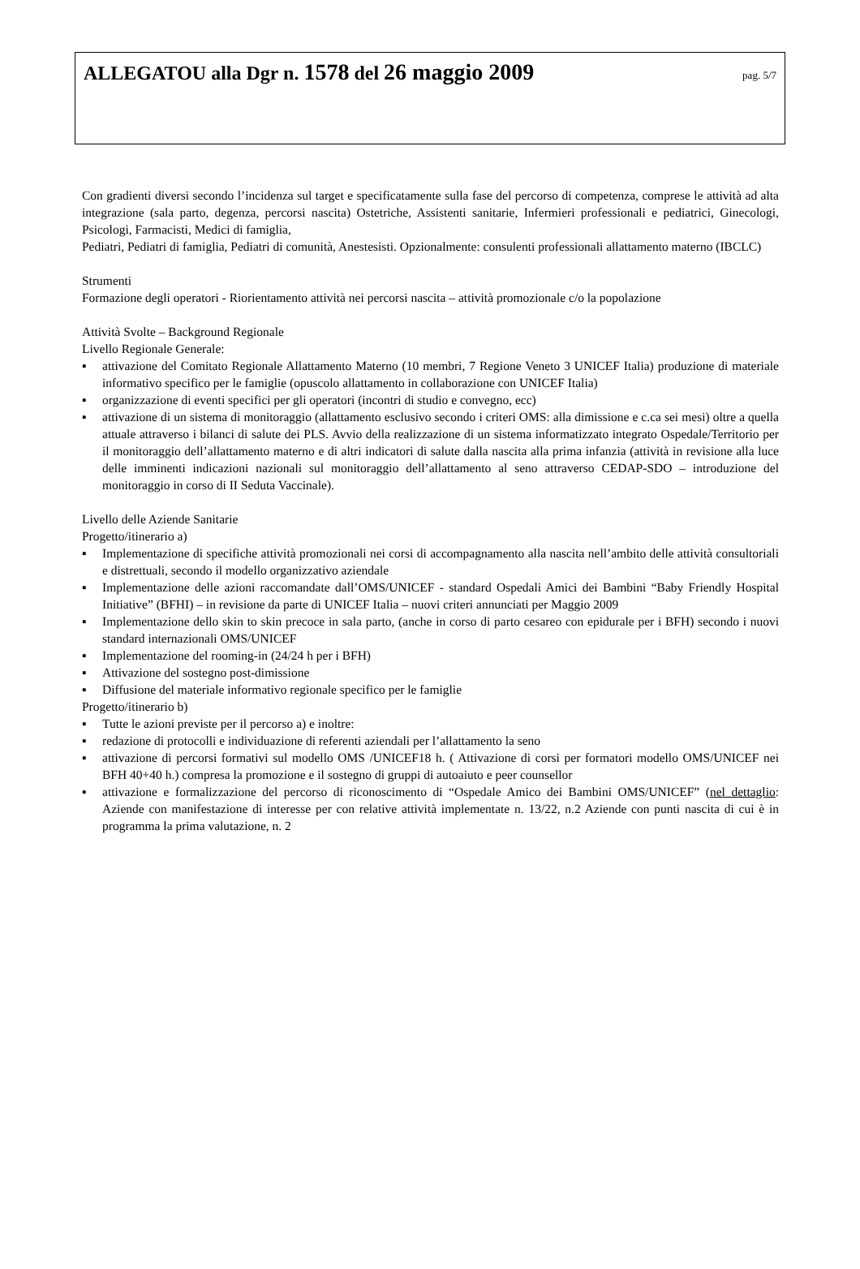ALLEGATOU alla Dgr n. 1578 del 26 maggio 2009
pag. 5/7
Con gradienti diversi secondo l’incidenza sul target e specificatamente sulla fase del percorso di competenza, comprese le attività ad alta integrazione (sala parto, degenza, percorsi nascita) Ostetriche, Assistenti sanitarie, Infermieri professionali e pediatrici, Ginecologi, Psicologi, Farmacisti, Medici di famiglia,
Pediatri, Pediatri di famiglia, Pediatri di comunità, Anestesisti. Opzionalmente: consulenti professionali allattamento materno (IBCLC)
Strumenti
Formazione degli operatori - Riorientamento attività nei percorsi nascita – attività promozionale c/o la popolazione
Attività Svolte – Background Regionale
Livello Regionale Generale:
▪ attivazione del Comitato Regionale Allattamento Materno (10 membri, 7 Regione Veneto 3 UNICEF Italia) produzione di materiale informativo specifico per le famiglie (opuscolo allattamento in collaborazione con UNICEF Italia)
▪ organizzazione di eventi specifici per gli operatori (incontri di studio e convegno, ecc)
▪ attivazione di un sistema di monitoraggio (allattamento esclusivo secondo i criteri OMS: alla dimissione e c.ca sei mesi) oltre a quella attuale attraverso i bilanci di salute dei PLS. Avvio della realizzazione di un sistema informatizzato integrato Ospedale/Territorio per il monitoraggio dell’allattamento materno e di altri indicatori di salute dalla nascita alla prima infanzia (attività in revisione alla luce delle imminenti indicazioni nazionali sul monitoraggio dell’allattamento al seno attraverso CEDAP-SDO – introduzione del monitoraggio in corso di II Seduta Vaccinale).
Livello delle Aziende Sanitarie
Progetto/itinerario a)
▪ Implementazione di specifiche attività promozionali nei corsi di accompagnamento alla nascita nell’ambito delle attività consultoriali e distrettuali, secondo il modello organizzativo aziendale
▪ Implementazione delle azioni raccomandate dall’OMS/UNICEF - standard Ospedali Amici dei Bambini “Baby Friendly Hospital Initiative” (BFHI) – in revisione da parte di UNICEF Italia – nuovi criteri annunciati per Maggio 2009
▪ Implementazione dello skin to skin precoce in sala parto, (anche in corso di parto cesareo con epidurale per i BFH) secondo i nuovi standard internazionali OMS/UNICEF
▪ Implementazione del rooming-in (24/24 h per i BFH)
▪ Attivazione del sostegno post-dimissione
▪ Diffusione del materiale informativo regionale specifico per le famiglie
Progetto/itinerario b)
▪ Tutte le azioni previste per il percorso a) e inoltre:
▪ redazione di protocolli e individuazione di referenti aziendali per l’allattamento la seno
▪ attivazione di percorsi formativi sul modello OMS /UNICEF18 h. ( Attivazione di corsi per formatori modello OMS/UNICEF nei BFH 40+40 h.) compresa la promozione e il sostegno di gruppi di autoaiuto e peer counsellor
▪ attivazione e formalizzazione del percorso di riconoscimento di “Ospedale Amico dei Bambini OMS/UNICEF” (nel dettaglio: Aziende con manifestazione di interesse per con relative attività implementate n. 13/22, n.2 Aziende con punti nascita di cui è in programma la prima valutazione, n. 2